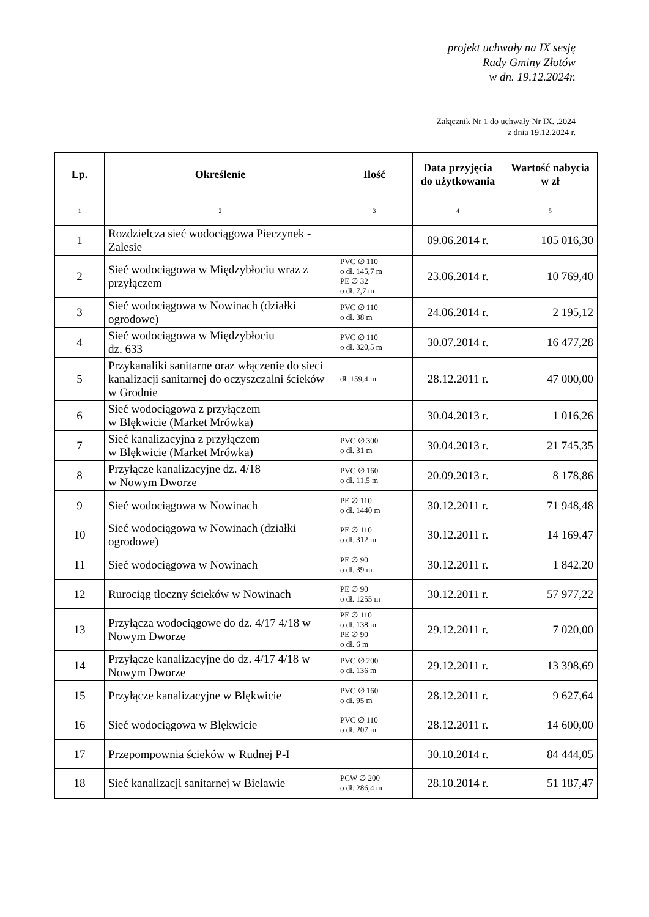projekt uchwały na IX sesję
Rady Gminy Złotów
w dn. 19.12.2024r.
Załącznik Nr 1 do uchwały Nr IX. .2024
z dnia 19.12.2024 r.
| Lp. | Określenie | Ilość | Data przyjęcia do użytkowania | Wartość nabycia w zł |
| --- | --- | --- | --- | --- |
| 1 | 2 | 3 | 4 | 5 |
| 1 | Rozdzielcza sieć wodociągowa Pieczynek - Zalesie | | 09.06.2014 r. | 105 016,30 |
| 2 | Sieć wodociągowa w Międzybłociu wraz z przyłączem | PVC ∅ 110 o dł. 145,7 m PE ∅ 32 o dł. 7,7 m | 23.06.2014 r. | 10 769,40 |
| 3 | Sieć wodociągowa w Nowinach (działki ogrodowe) | PVC ∅ 110 o dł. 38 m | 24.06.2014 r. | 2 195,12 |
| 4 | Sieć wodociągowa w Międzybłociu dz. 633 | PVC ∅ 110 o dł. 320,5 m | 30.07.2014 r. | 16 477,28 |
| 5 | Przykanaliki sanitarne oraz włączenie do sieci kanalizacji sanitarnej do oczyszczalni ścieków w Grodnie | dł. 159,4 m | 28.12.2011 r. | 47 000,00 |
| 6 | Sieć wodociągowa z przyłączem w Blękwicie (Market Mrówka) | | 30.04.2013 r. | 1 016,26 |
| 7 | Sieć kanalizacyjna z przyłączem w Blękwicie (Market Mrówka) | PVC ∅ 300 o dł. 31 m | 30.04.2013 r. | 21 745,35 |
| 8 | Przyłącze kanalizacyjne dz. 4/18 w Nowym Dworze | PVC ∅ 160 o dł. 11,5 m | 20.09.2013 r. | 8 178,86 |
| 9 | Sieć wodociągowa w Nowinach | PE ∅ 110 o dł. 1440 m | 30.12.2011 r. | 71 948,48 |
| 10 | Sieć wodociągowa w Nowinach (działki ogrodowe) | PE ∅ 110 o dł. 312 m | 30.12.2011 r. | 14 169,47 |
| 11 | Sieć wodociągowa w Nowinach | PE ∅ 90 o dł. 39 m | 30.12.2011 r. | 1 842,20 |
| 12 | Rurociąg tłoczny ścieków w Nowinach | PE ∅ 90 o dł. 1255 m | 30.12.2011 r. | 57 977,22 |
| 13 | Przyłącza wodociągowe do dz. 4/17 4/18 w Nowym Dworze | PE ∅ 110 o dł. 138 m PE ∅ 90 o dł. 6 m | 29.12.2011 r. | 7 020,00 |
| 14 | Przyłącze kanalizacyjne do dz. 4/17 4/18 w Nowym Dworze | PVC ∅ 200 o dł. 136 m | 29.12.2011 r. | 13 398,69 |
| 15 | Przyłącze kanalizacyjne w Blękwicie | PVC ∅ 160 o dł. 95 m | 28.12.2011 r. | 9 627,64 |
| 16 | Sieć wodociągowa w Blękwicie | PVC ∅ 110 o dł. 207 m | 28.12.2011 r. | 14 600,00 |
| 17 | Przepompownia ścieków w Rudnej P-I | | 30.10.2014 r. | 84 444,05 |
| 18 | Sieć kanalizacji sanitarnej w Bielawie | PCW ∅ 200 o dł. 286,4 m | 28.10.2014 r. | 51 187,47 |